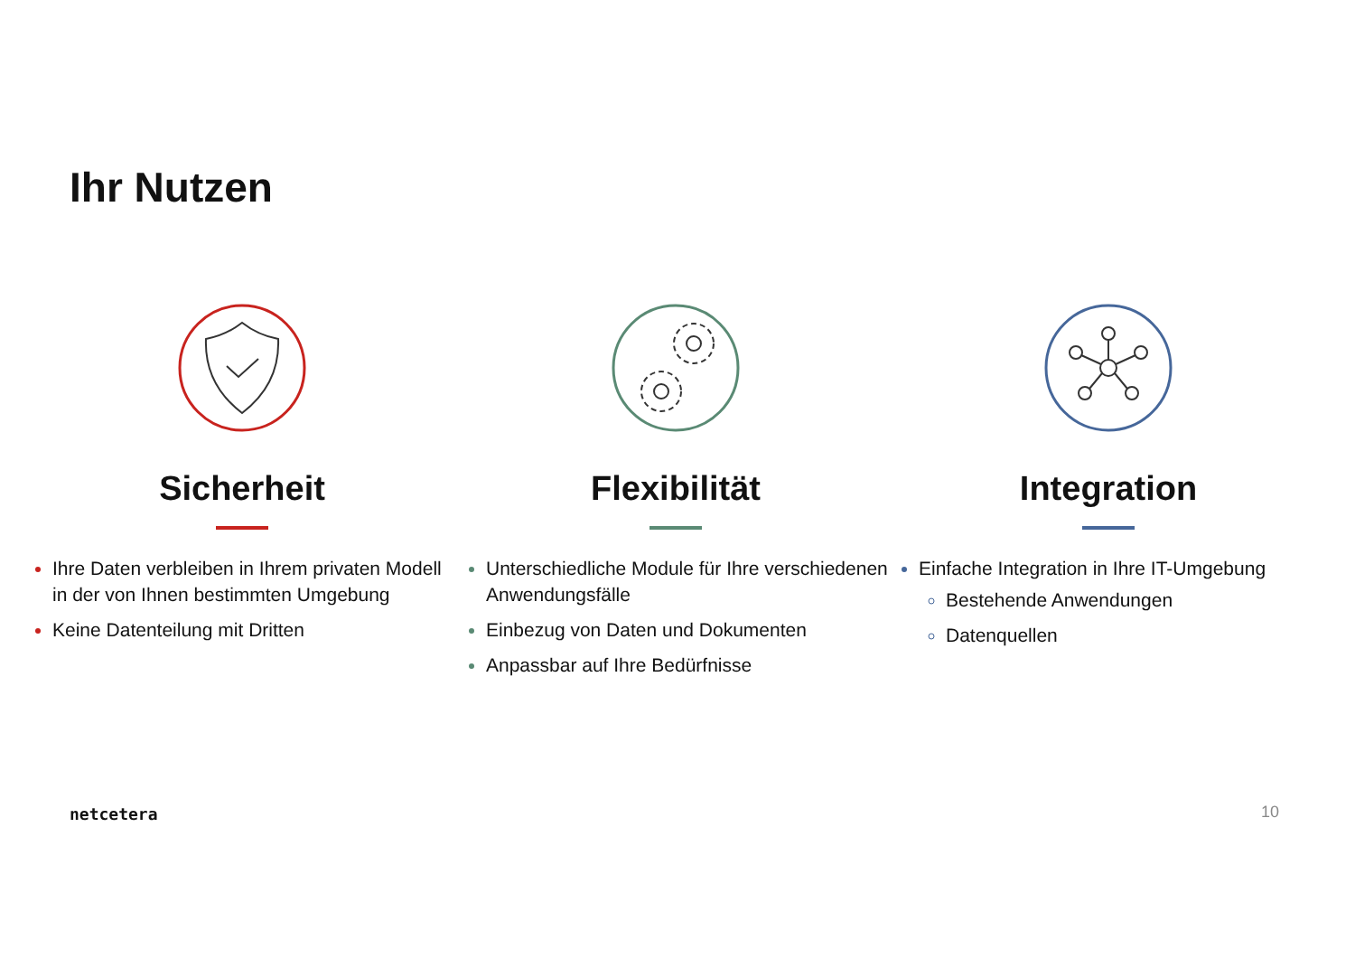Ihr Nutzen
Sicherheit
Ihre Daten verbleiben in Ihrem privaten Modell in der von Ihnen bestimmten Umgebung
Keine Datenteilung mit Dritten
Flexibilität
Unterschiedliche Module für Ihre verschiedenen Anwendungsfälle
Einbezug von Daten und Dokumenten
Anpassbar auf Ihre Bedürfnisse
Integration
Einfache Integration in Ihre IT-Umgebung
Bestehende Anwendungen
Datenquellen
netcetera 10